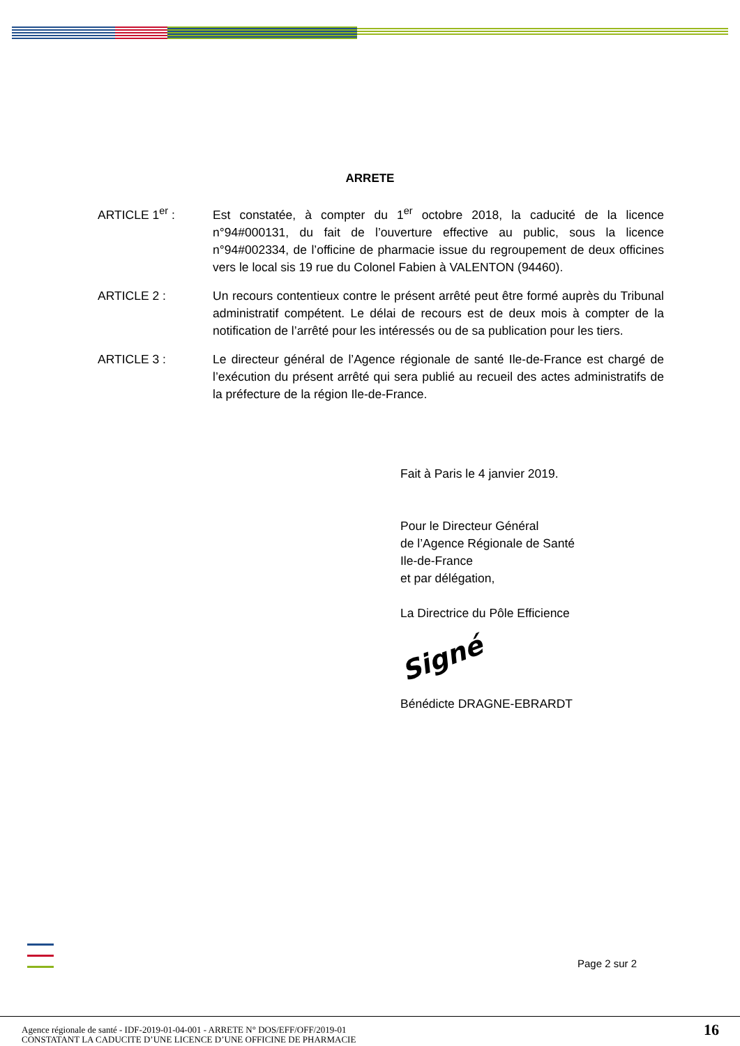ARRETE
ARTICLE 1<sup>er</sup> : Est constatée, à compter du 1<sup>er</sup> octobre 2018, la caducité de la licence n°94#000131, du fait de l’ouverture effective au public, sous la licence n°94#002334, de l’officine de pharmacie issue du regroupement de deux officines vers le local sis 19 rue du Colonel Fabien à VALENTON (94460).
ARTICLE 2 : Un recours contentieux contre le présent arrêté peut être formé auprès du Tribunal administratif compétent. Le délai de recours est de deux mois à compter de la notification de l’arrêté pour les intéressés ou de sa publication pour les tiers.
ARTICLE 3 : Le directeur général de l’Agence régionale de santé Ile-de-France est chargé de l’exécution du présent arrêté qui sera publié au recueil des actes administratifs de la préfecture de la région Ile-de-France.
Fait à Paris le 4 janvier 2019.
Pour le Directeur Général
de l’Agence Régionale de Santé
Ile-de-France
et par délégation,
La Directrice du Pôle Efficience
Signé
Bénédicte DRAGNE-EBRARDT
Page 2 sur 2
Agence régionale de santé - IDF-2019-01-04-001 - ARRETE N° DOS/EFF/OFF/2019-01
CONSTATANT LA CADUCITE D’UNE LICENCE D’UNE OFFICINE DE PHARMACIE
16